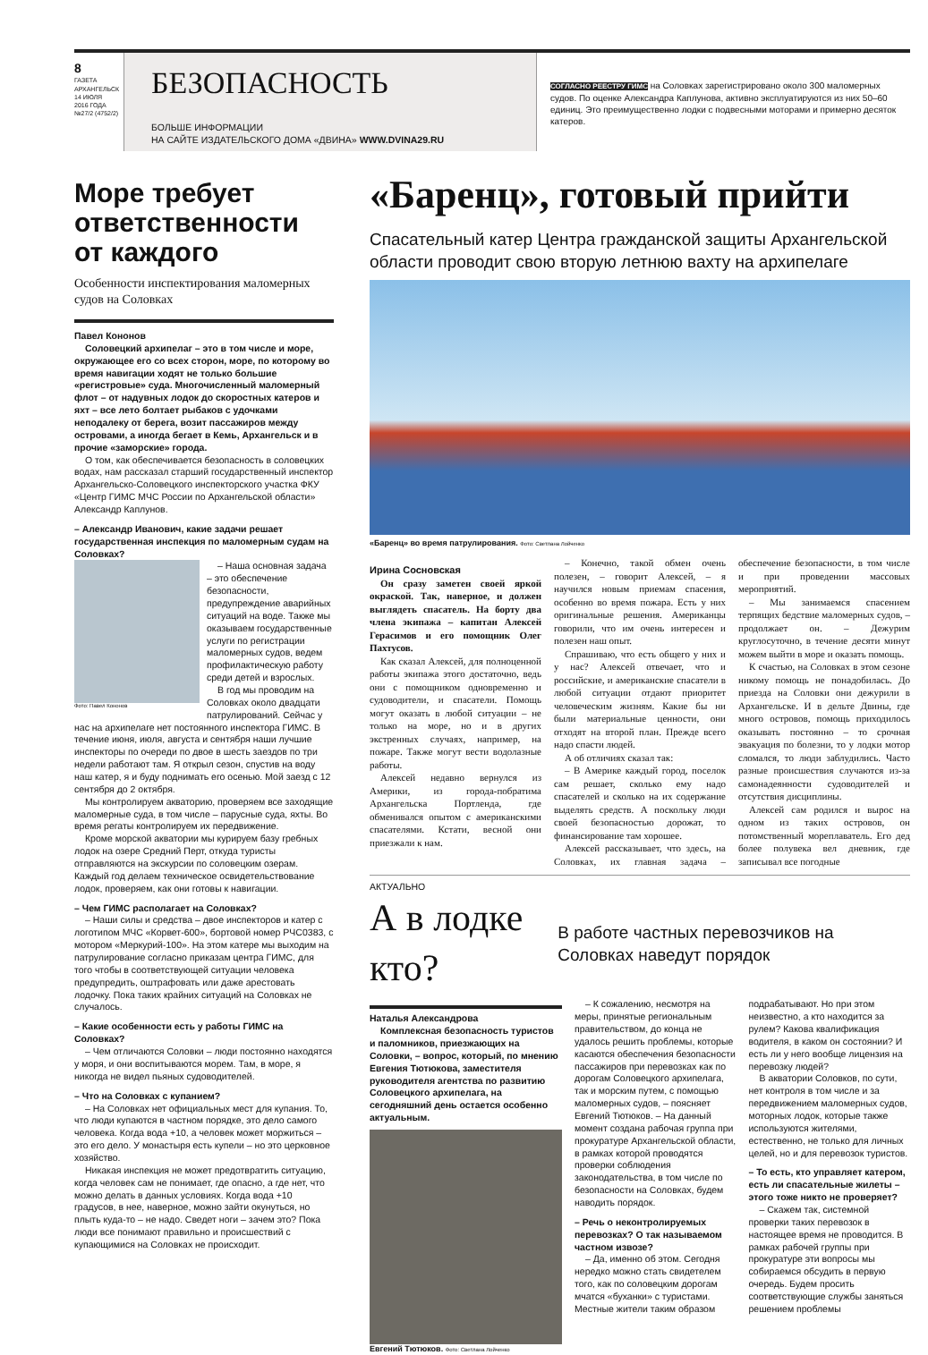8
ГАЗЕТА АРХАНГЕЛЬСК
14 ИЮЛЯ
2016 ГОДА
№27/2 (4752/2)
БЕЗОПАСНОСТЬ
БОЛЬШЕ ИНФОРМАЦИИ
НА САЙТЕ ИЗДАТЕЛЬСКОГО ДОМА «ДВИНА» WWW.DVINA29.RU
СОГЛАСНО РЕЕСТРУ ГИМС на Соловках зарегистрировано около 300 маломерных судов. По оценке Александра Каплунова, активно эксплуатируются из них 50–60 единиц. Это преимущественно лодки с подвесными моторами и примерно десяток катеров.
Море требует ответственности от каждого
Особенности инспектирования маломерных судов на Соловках
Павел Кононов
Соловецкий архипелаг – это в том числе и море, окружающее его со всех сторон, море, по которому во время навигации ходят не только большие «регистровые» суда. Многочисленный маломерный флот – от надувных лодок до скоростных катеров и яхт – все лето болтает рыбаков с удочками неподалеку от берега, возит пассажиров между островами, а иногда бегает в Кемь, Архангельск и в прочие «заморские» города.
О том, как обеспечивается безопасность в соловецких водах, нам рассказал старший государственный инспектор Архангельско-Соловецкого инспекторского участка ФКУ «Центр ГИМС МЧС России по Архангельской области» Александр Каплунов.
– Александр Иванович, какие задачи решает государственная инспекция по маломерным судам на Соловках?
Фото: Павел Кононов
– Наша основная задача – это обеспечение безопасности, предупреждение аварийных ситуаций на воде. Также мы оказываем государственные услуги по регистрации маломерных судов, ведем профилактическую работу среди детей и взрослых.
В год мы проводим на Соловках около двадцати патрулирований. Сейчас у нас на архипелаге нет постоянного инспектора ГИМС. В течение июня, июля, августа и сентября наши лучшие инспекторы по очереди по двое в шесть заездов по три недели работают там. Я открыл сезон, спустив на воду наш катер, я и буду поднимать его осенью. Мой заезд с 12 сентября до 2 октября.
Мы контролируем акваторию, проверяем все заходящие маломерные суда, в том числе – парусные суда, яхты. Во время регаты контролируем их передвижение.
Кроме морской акватории мы курируем базу гребных лодок на озере Средний Перт, откуда туристы отправляются на экскурсии по соловецким озерам. Каждый год делаем техническое освидетельствование лодок, проверяем, как они готовы к навигации.
– Чем ГИМС располагает на Соловках?
– Наши силы и средства – двое инспекторов и катер с логотипом МЧС «Корвет-600», бортовой номер РЧС0383, с мотором «Меркурий-100». На этом катере мы выходим на патрулирование согласно приказам центра ГИМС, для того чтобы в соответствующей ситуации человека предупредить, оштрафовать или даже арестовать лодочку. Пока таких крайних ситуаций на Соловках не случалось.
– Какие особенности есть у работы ГИМС на Соловках?
– Чем отличаются Соловки – люди постоянно находятся у моря, и они воспитываются морем. Там, в море, я никогда не видел пьяных судоводителей.
– Что на Соловках с купанием?
– На Соловках нет официальных мест для купания. То, что люди купаются в частном порядке, это дело самого человека. Когда вода +10, а человек может моржиться – это его дело. У монастыря есть купели – но это церковное хозяйство.
Никакая инспекция не может предотвратить ситуацию, когда человек сам не понимает, где опасно, а где нет, что можно делать в данных условиях. Когда вода +10 градусов, в нее, наверное, можно зайти окунуться, но плыть куда-то – не надо. Сведет ноги – зачем это? Пока люди все понимают правильно и происшествий с купающимися на Соловках не происходит.
«Баренц», готовый прийти
Спасательный катер Центра гражданской защиты Архангельской области проводит свою вторую летнюю вахту на архипелаге
«Баренц» во время патрулирования. Фото: Светлана Лойченко
Ирина Сосновская
Он сразу заметен своей яркой окраской. Так, наверное, и должен выглядеть спасатель. На борту два члена экипажа – капитан Алексей Герасимов и его помощник Олег Пахтусов.
Как сказал Алексей, для полноценной работы экипажа этого достаточно, ведь они с помощником одновременно и судоводители, и спасатели. Помощь могут оказать в любой ситуации – не только на море, но и в других экстренных случаях, например, на пожаре. Также могут вести водолазные работы.
Алексей недавно вернулся из Америки, из города-побратима Архангельска Портленда, где обменивался опытом с американскими спасателями. Кстати, весной они приезжали к нам.
– Конечно, такой обмен очень полезен, – говорит Алексей, – я научился новым приемам спасения, особенно во время пожара. Есть у них оригинальные решения. Американцы говорили, что им очень интересен и полезен наш опыт.
Спрашиваю, что есть общего у них и у нас? Алексей отвечает, что и российские, и американские спасатели в любой ситуации отдают приоритет человеческим жизням. Какие бы ни были материальные ценности, они отходят на второй план. Прежде всего надо спасти людей.
А об отличиях сказал так:
– В Америке каждый город, поселок сам решает, сколько ему надо спасателей и сколько на их содержание выделять средств. А поскольку люди своей безопасностью дорожат, то финансирование там хорошее.
Алексей рассказывает, что здесь, на Соловках, их главная задача – обеспечение безопасности, в том числе и при проведении массовых мероприятий.
– Мы занимаемся спасением терпящих бедствие маломерных судов, – продолжает он. – Дежурим круглосуточно, в течение десяти минут можем выйти в море и оказать помощь.
К счастью, на Соловках в этом сезоне никому помощь не понадобилась. До приезда на Соловки они дежурили в Архангельске. И в дельте Двины, где много островов, помощь приходилось оказывать постоянно – то срочная эвакуация по болезни, то у лодки мотор сломался, то люди заблудились. Часто разные происшествия случаются из-за самонадеянности судоводителей и отсутствия дисциплины.
Алексей сам родился и вырос на одном из таких островов, он потомственный мореплаватель. Его дед более полувека вел дневник, где записывал все погодные
АКТУАЛЬНО
А в лодке кто? В работе частных перевозчиков на Соловках наведут порядок
Наталья Александрова
Комплексная безопасность туристов и паломников, приезжающих на Соловки, – вопрос, который, по мнению Евгения Тютюкова, заместителя руководителя агентства по развитию Соловецкого архипелага, на сегодняшний день остается особенно актуальным.
Евгений Тютюков. Фото: Светлана Лойченко
– К сожалению, несмотря на меры, принятые региональным правительством, до конца не удалось решить проблемы, которые касаются обеспечения безопасности пассажиров при перевозках как по дорогам Соловецкого архипелага, так и морским путем, с помощью маломерных судов, – поясняет Евгений Тютюков. – На данный момент создана рабочая группа при прокуратуре Архангельской области, в рамках которой проводятся проверки соблюдения законодательства, в том числе по безопасности на Соловках, будем наводить порядок.
– Речь о неконтролируемых перевозках? О так называемом частном извозе?
– Да, именно об этом. Сегодня нередко можно стать свидетелем того, как по соловецким дорогам мчатся «буханки» с туристами. Местные жители таким образом подрабатывают. Но при этом неизвестно, а кто находится за рулем? Какова квалификация водителя, в каком он состоянии? И есть ли у него вообще лицензия на перевозку людей?
В акватории Соловков, по сути, нет контроля в том числе и за передвижением маломерных судов, моторных лодок, которые также используются жителями, естественно, не только для личных целей, но и для перевозок туристов.
– То есть, кто управляет катером, есть ли спасательные жилеты – этого тоже никто не проверяет?
– Скажем так, системной проверки таких перевозок в настоящее время не проводится. В рамках рабочей группы при прокуратуре эти вопросы мы собираемся обсудить в первую очередь. Будем просить соответствующие службы заняться решением проблемы